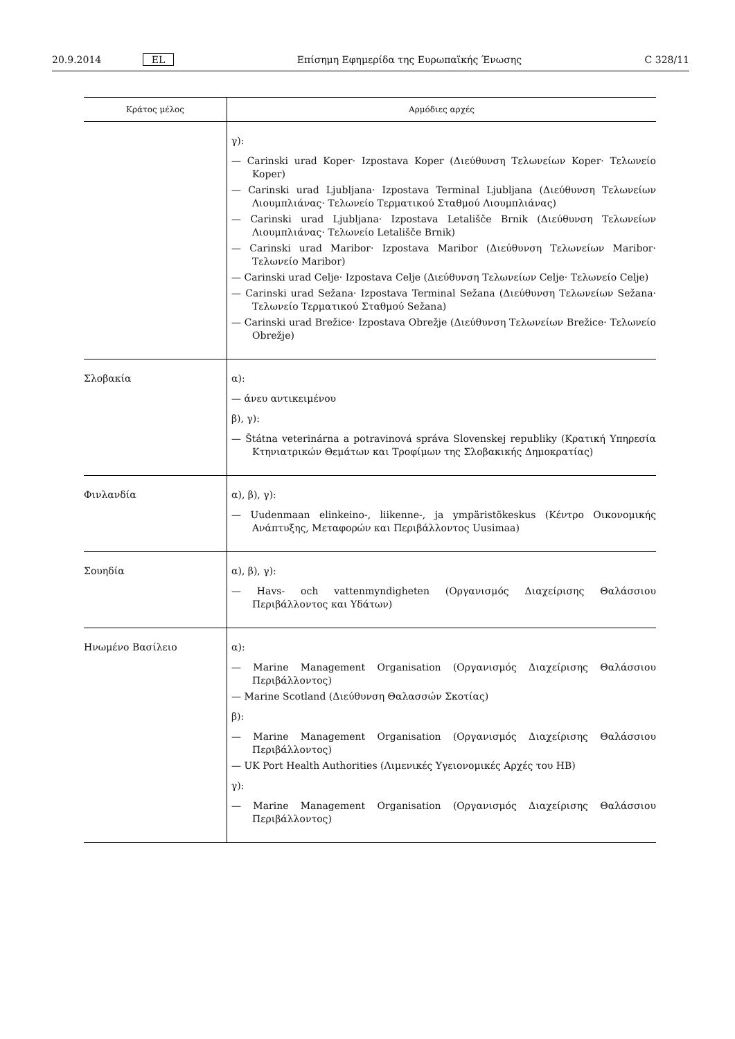20.9.2014 EL Επίσημη Εφημερίδα της Ευρωπαϊκής Ένωσης C 328/11
| Κράτος μέλος | Αρμόδιες αρχές |
| --- | --- |
| | γ): — Carinski urad Koper· Izpostava Koper (Διεύθυνση Τελωνείων Koper· Τελωνείο Koper) — Carinski urad Ljubljana· Izpostava Terminal Ljubljana (Διεύθυνση Τελωνείων Λιουμπλιάνας· Τελωνείο Τερματικού Σταθμού Λιουμπλιάνας) — Carinski urad Ljubljana· Izpostava Letališče Brnik (Διεύθυνση Τελωνείων Λιουμπλιάνας· Τελωνείο Letališče Brnik) — Carinski urad Maribor· Izpostava Maribor (Διεύθυνση Τελωνείων Maribor· Τελωνείο Maribor) — Carinski urad Celje· Izpostava Celje (Διεύθυνση Τελωνείων Celje· Τελωνείο Celje) — Carinski urad Sežana· Izpostava Terminal Sežana (Διεύθυνση Τελωνείων Sežana· Τελωνείο Τερματικού Σταθμού Sežana) — Carinski urad Brežice· Izpostava Obrežje (Διεύθυνση Τελωνείων Brežice· Τελωνείο Obrežje) |
| Σλοβακία | α): — άνευ αντικειμένου β), γ): — Štátna veterinárna a potravinová správa Slovenskej republiky (Κρατική Υπηρεσία Κτηνιατρικών Θεμάτων και Τροφίμων της Σλοβακικής Δημοκρατίας) |
| Φινλανδία | α), β), γ): — Uudenmaan elinkeino-, liikenne-, ja ympäristökeskus (Κέντρο Οικονομικής Ανάπτυξης, Μεταφορών και Περιβάλλοντος Uusimaa) |
| Σουηδία | α), β), γ): — Havs- och vattenmyndigheten (Οργανισμός Διαχείρισης Θαλάσσιου Περιβάλλοντος και Υδάτων) |
| Ηνωμένο Βασίλειο | α): — Marine Management Organisation (Οργανισμός Διαχείρισης Θαλάσσιου Περιβάλλοντος) — Marine Scotland (Διεύθυνση Θαλασσών Σκοτίας) β): — Marine Management Organisation (Οργανισμός Διαχείρισης Θαλάσσιου Περιβάλλοντος) — UK Port Health Authorities (Λιμενικές Υγειονομικές Αρχές του ΗΒ) γ): — Marine Management Organisation (Οργανισμός Διαχείρισης Θαλάσσιου Περιβάλλοντος) |